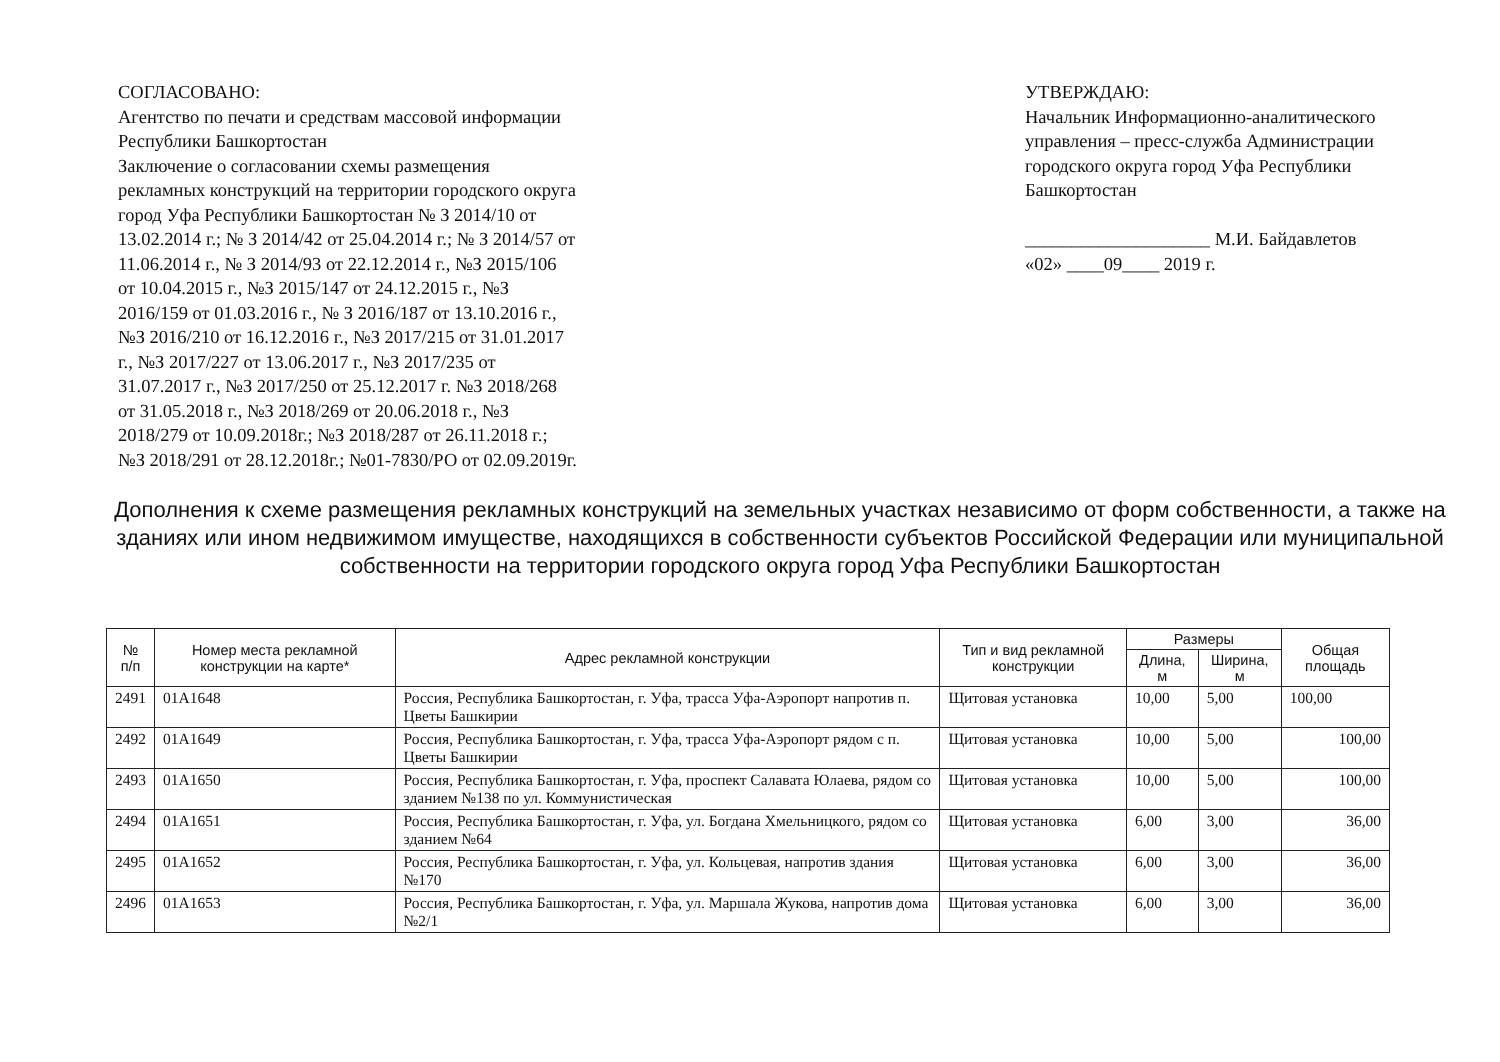СОГЛАСОВАНО:
Агентство по печати и средствам массовой информации Республики Башкортостан
Заключение о согласовании схемы размещения рекламных конструкций на территории городского округа город Уфа Республики Башкортостан № З 2014/10 от 13.02.2014 г.; № З 2014/42 от 25.04.2014 г.; № З 2014/57 от 11.06.2014 г., № З 2014/93 от 22.12.2014 г., №З 2015/106 от 10.04.2015 г., №З 2015/147 от 24.12.2015 г., №З 2016/159 от 01.03.2016 г., № З 2016/187 от 13.10.2016 г., №З 2016/210 от 16.12.2016 г., №З 2017/215 от 31.01.2017 г., №З 2017/227 от 13.06.2017 г., №З 2017/235 от 31.07.2017 г., №З 2017/250 от 25.12.2017 г. №З 2018/268 от 31.05.2018 г., №З 2018/269 от 20.06.2018 г., №З 2018/279 от 10.09.2018г.; №З 2018/287 от 26.11.2018 г.; №З 2018/291 от 28.12.2018г.; №01-7830/РО от 02.09.2019г.
УТВЕРЖДАЮ:
Начальник Информационно-аналитического управления – пресс-служба Администрации городского округа город Уфа Республики Башкортостан
____________________ М.И. Байдавлетов
«02» ____09____ 2019 г.
Дополнения к схеме размещения рекламных конструкций на земельных участках независимо от форм собственности, а также на зданиях или ином недвижимом имуществе, находящихся в собственности субъектов Российской Федерации или муниципальной собственности на территории городского округа город Уфа Республики Башкортостан
| № п/п | Номер места рекламной конструкции на карте* | Адрес рекламной конструкции | Тип и вид рекламной конструкции | Размеры | | Общая площадь |
| --- | --- | --- | --- | --- | --- | --- |
| | | | | Длина, м | Ширина, м | |
| 2491 | 01А1648 | Россия, Республика Башкортостан, г. Уфа, трасса Уфа-Аэропорт напротив п. Цветы Башкирии | Щитовая установка | 10,00 | 5,00 | 100,00 |
| 2492 | 01А1649 | Россия, Республика Башкортостан, г. Уфа, трасса Уфа-Аэропорт рядом с п. Цветы Башкирии | Щитовая установка | 10,00 | 5,00 | 100,00 |
| 2493 | 01А1650 | Россия, Республика Башкортостан, г. Уфа, проспект Салавата Юлаева, рядом со зданием №138 по ул. Коммунистическая | Щитовая установка | 10,00 | 5,00 | 100,00 |
| 2494 | 01А1651 | Россия, Республика Башкортостан, г. Уфа, ул. Богдана Хмельницкого, рядом со зданием №64 | Щитовая установка | 6,00 | 3,00 | 36,00 |
| 2495 | 01А1652 | Россия, Республика Башкортостан, г. Уфа, ул. Кольцевая, напротив здания №170 | Щитовая установка | 6,00 | 3,00 | 36,00 |
| 2496 | 01А1653 | Россия, Республика Башкортостан, г. Уфа, ул. Маршала Жукова, напротив дома №2/1 | Щитовая установка | 6,00 | 3,00 | 36,00 |